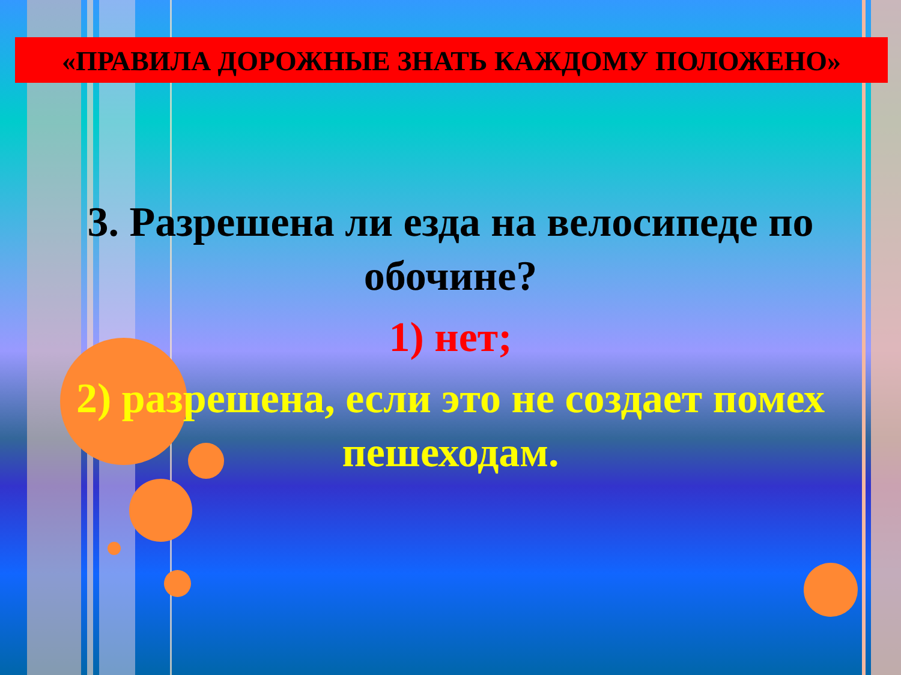«ПРАВИЛА ДОРОЖНЫЕ ЗНАТЬ КАЖДОМУ ПОЛОЖЕНО»
3. Разрешена ли езда на велосипеде по обочине?
1) нет;
2) разрешена, если это не создает помех пешеходам.